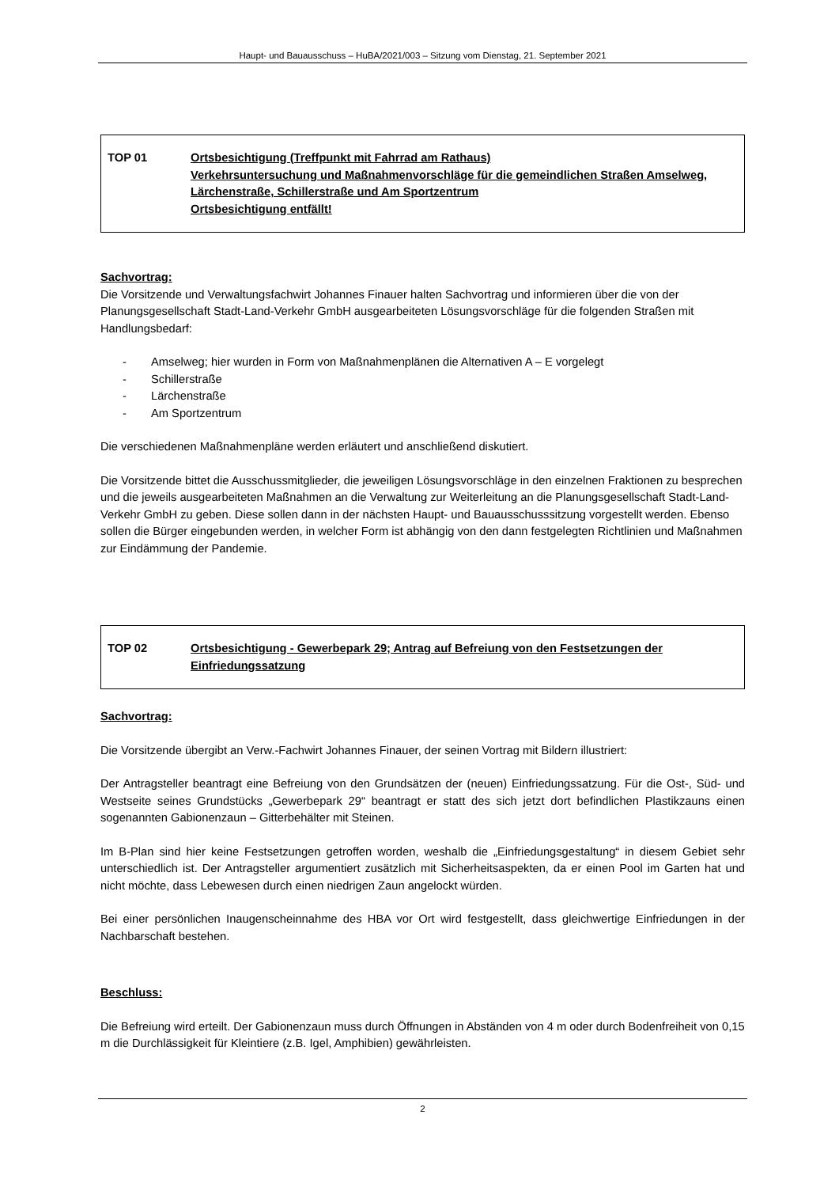Haupt- und Bauausschuss – HuBA/2021/003 – Sitzung vom Dienstag, 21. September 2021
TOP 01 Ortsbesichtigung (Treffpunkt mit Fahrrad am Rathaus)
Verkehrsuntersuchung und Maßnahmenvorschläge für die gemeindlichen Straßen Amselweg, Lärchenstraße, Schillerstraße und Am Sportzentrum
Ortsbesichtigung entfällt!
Sachvortrag:
Die Vorsitzende und Verwaltungsfachwirt Johannes Finauer halten Sachvortrag und informieren über die von der Planungsgesellschaft Stadt-Land-Verkehr GmbH ausgearbeiteten Lösungsvorschläge für die folgenden Straßen mit Handlungsbedarf:
- Amselweg; hier wurden in Form von Maßnahmenplänen die Alternativen A – E vorgelegt
- Schillerstraße
- Lärchenstraße
- Am Sportzentrum
Die verschiedenen Maßnahmenpläne werden erläutert und anschließend diskutiert.
Die Vorsitzende bittet die Ausschussmitglieder, die jeweiligen Lösungsvorschläge in den einzelnen Fraktionen zu besprechen und die jeweils ausgearbeiteten Maßnahmen an die Verwaltung zur Weiterleitung an die Planungsgesellschaft Stadt-Land-Verkehr GmbH zu geben. Diese sollen dann in der nächsten Haupt- und Bauausschusssitzung vorgestellt werden. Ebenso sollen die Bürger eingebunden werden, in welcher Form ist abhängig von den dann festgelegten Richtlinien und Maßnahmen zur Eindämmung der Pandemie.
TOP 02 Ortsbesichtigung - Gewerbepark 29; Antrag auf Befreiung von den Festsetzungen der Einfriedungssatzung
Sachvortrag:
Die Vorsitzende übergibt an Verw.-Fachwirt Johannes Finauer, der seinen Vortrag mit Bildern illustriert:
Der Antragsteller beantragt eine Befreiung von den Grundsätzen der (neuen) Einfriedungssatzung. Für die Ost-, Süd- und Westseite seines Grundstücks „Gewerbepark 29“ beantragt er statt des sich jetzt dort befindlichen Plastikzauns einen sogenannten Gabionenzaun – Gitterbehälter mit Steinen.
Im B-Plan sind hier keine Festsetzungen getroffen worden, weshalb die „Einfriedungsgestaltung“ in diesem Gebiet sehr unterschiedlich ist. Der Antragsteller argumentiert zusätzlich mit Sicherheitsaspekten, da er einen Pool im Garten hat und nicht möchte, dass Lebewesen durch einen niedrigen Zaun angelockt würden.
Bei einer persönlichen Inaugenscheinnahme des HBA vor Ort wird festgestellt, dass gleichwertige Einfriedungen in der Nachbarschaft bestehen.
Beschluss:
Die Befreiung wird erteilt. Der Gabionenzaun muss durch Öffnungen in Abständen von 4 m oder durch Bodenfreiheit von 0,15 m die Durchlässigkeit für Kleintiere (z.B. Igel, Amphibien) gewährleisten.
2